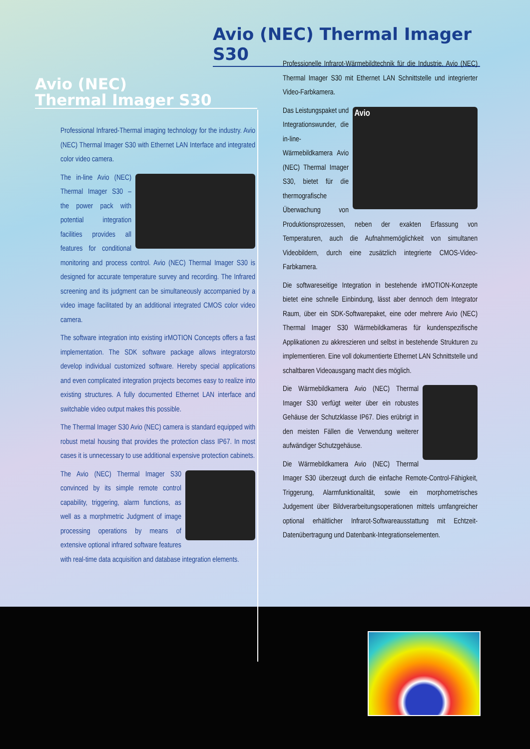Avio (NEC) Thermal Imager S30
Avio (NEC)
Thermal Imager S30
Professional Infrared-Thermal imaging technology for the industry. Avio (NEC) Thermal Imager S30 with Ethernet LAN Interface and integrated color video camera.
The in-line Avio (NEC) Thermal Imager S30 – the power pack with potential integration facilities provides all features for conditional monitoring and process control. Avio (NEC) Thermal Imager S30 is designed for accurate temperature survey and recording. The Infrared screening and its judgment can be simultaneously accompanied by a video image facilitated by an additional integrated CMOS color video camera.
The software integration into existing irMOTION Concepts offers a fast implementation. The SDK software package allows integratorsto develop individual customized software. Hereby special applications and even complicated integration projects becomes easy to realize into existing structures. A fully documented Ethernet LAN interface and switchable video output makes this possible.
The Thermal Imager S30 Avio (NEC) camera is standard equipped with robust metal housing that provides the protection class IP67. In most cases it is unnecessary to use additional expensive protection cabinets.
The Avio (NEC) Thermal Imager S30 convinced by its simple remote control capability, triggering, alarm functions, as well as a morphmetric Judgment of image processing operations by means of extensive optional infrared software features with real-time data acquisition and database integration elements.
Professionelle Infrarot-Wärmebildtechnik für die Industrie. Avio (NEC) Thermal Imager S30 mit Ethernet LAN Schnittstelle und integrierter Video-Farbkamera.
Avio Das Leistungspaket und Integrationswunder, die in-line-Wärmebildkamera Avio (NEC) Thermal Imager S30, bietet für die thermografische Überwachung von Produktionsprozessen, neben der exakten Erfassung von Temperaturen, auch die Aufnahmemöglichkeit von simultanen Videobildern, durch eine zusätzlich integrierte CMOS-Video-Farbkamera.
Die softwareseitige Integration in bestehende irMOTION-Konzepte bietet eine schnelle Einbindung, lässt aber dennoch dem Integrator Raum, über ein SDK-Softwarepaket, eine oder mehrere Avio (NEC) Thermal Imager S30 Wärmebildkameras für kundenspezifische Applikationen zu akkreszieren und selbst in bestehende Strukturen zu implementieren. Eine voll dokumentierte Ethernet LAN Schnittstelle und schaltbaren Videoausgang macht dies möglich.
Die Wärmebildkamera Avio (NEC) Thermal Imager S30 verfügt weiter über ein robustes Gehäuse der Schutzklasse IP67. Dies erübrigt in den meisten Fällen die Verwendung weiterer aufwändiger Schutzgehäuse.
Die Wärmebildkamera Avio (NEC) Thermal Imager S30 überzeugt durch die einfache Remote-Control-Fähigkeit, Triggerung, Alarmfunktionalität, sowie ein morphometrisches Judgement über Bildverarbeitungsoperationen mittels umfangreicher optional erhältlicher Infrarot-Softwareausstattung mit Echtzeit-Datenübertragung und Datenbank-Integrationselementen.